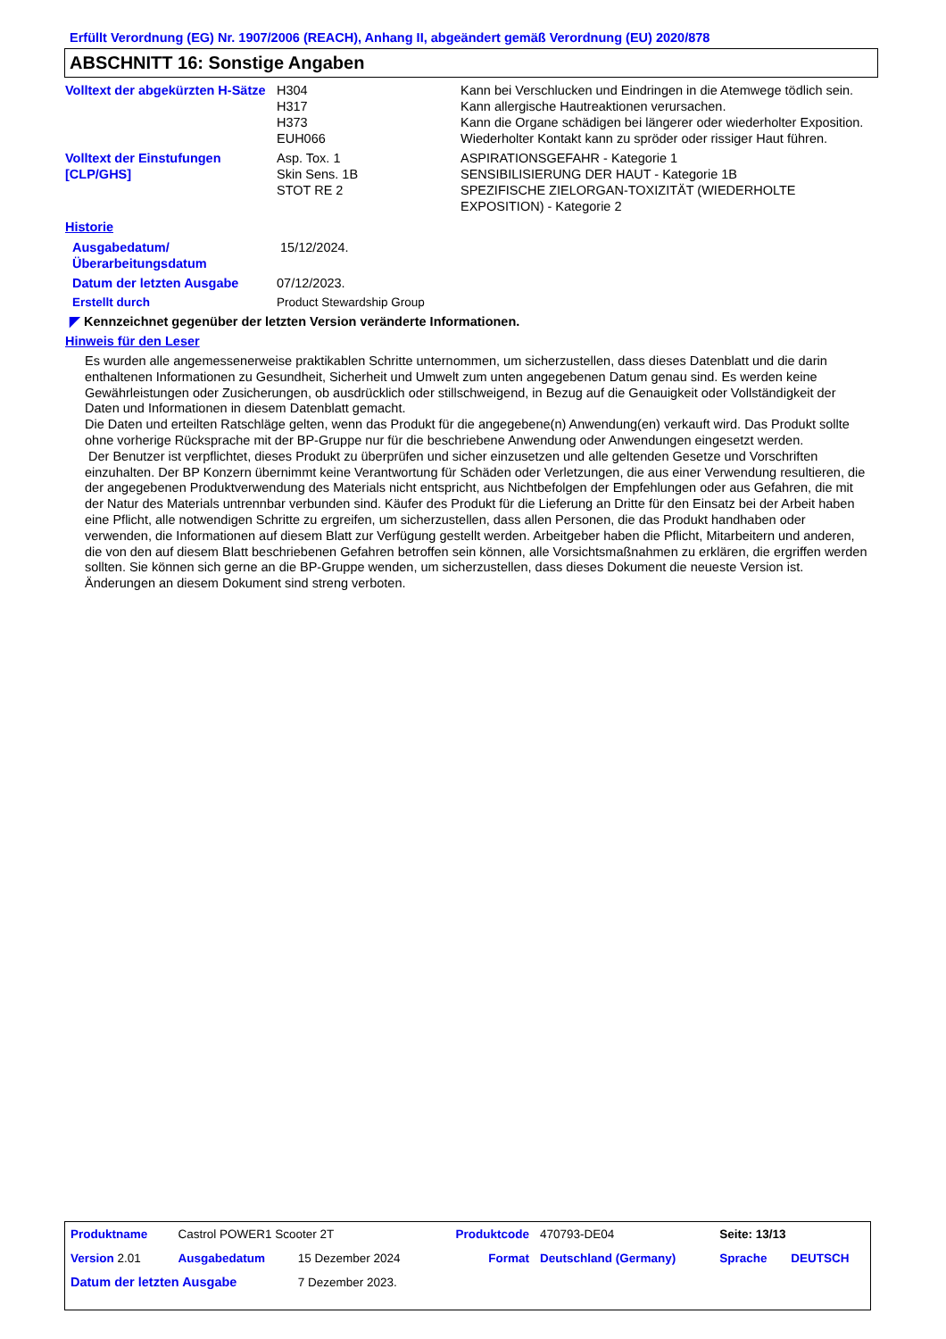Erfüllt Verordnung (EG) Nr. 1907/2006 (REACH), Anhang II, abgeändert gemäß Verordnung (EU) 2020/878
ABSCHNITT 16: Sonstige Angaben
| Volltext der abgekürzten H-Sätze | H304 | Kann bei Verschlucken und Eindringen in die Atemwege tödlich sein. |
| | H317 | Kann allergische Hautreaktionen verursachen. |
| | H373 | Kann die Organe schädigen bei längerer oder wiederholter Exposition. |
| | EUH066 | Wiederholter Kontakt kann zu spröder oder rissiger Haut führen. |
| Volltext der Einstufungen [CLP/GHS] | Asp. Tox. 1 Skin Sens. 1B STOT RE 2 | ASPIRATIONSGEFAHR - Kategorie 1 SENSIBILISIERUNG DER HAUT - Kategorie 1B SPEZIFISCHE ZIELORGAN-TOXIZITÄT (WIEDERHOLTE EXPOSITION) - Kategorie 2 |
Historie
| Ausgabedatum/ Überarbeitungsdatum | 15/12/2024. |
| Datum der letzten Ausgabe | 07/12/2023. |
| Erstellt durch | Product Stewardship Group |
◤ Kennzeichnet gegenüber der letzten Version veränderte Informationen.
Hinweis für den Leser
Es wurden alle angemessenerweise praktikablen Schritte unternommen, um sicherzustellen, dass dieses Datenblatt und die darin enthaltenen Informationen zu Gesundheit, Sicherheit und Umwelt zum unten angegebenen Datum genau sind. Es werden keine Gewährleistungen oder Zusicherungen, ob ausdrücklich oder stillschweigend, in Bezug auf die Genauigkeit oder Vollständigkeit der Daten und Informationen in diesem Datenblatt gemacht.
Die Daten und erteilten Ratschläge gelten, wenn das Produkt für die angegebene(n) Anwendung(en) verkauft wird. Das Produkt sollte ohne vorherige Rücksprache mit der BP-Gruppe nur für die beschriebene Anwendung oder Anwendungen eingesetzt werden.
Der Benutzer ist verpflichtet, dieses Produkt zu überprüfen und sicher einzusetzen und alle geltenden Gesetze und Vorschriften einzuhalten. Der BP Konzern übernimmt keine Verantwortung für Schäden oder Verletzungen, die aus einer Verwendung resultieren, die der angegebenen Produktverwendung des Materials nicht entspricht, aus Nichtbefolgen der Empfehlungen oder aus Gefahren, die mit der Natur des Materials untrennbar verbunden sind. Käufer des Produkt für die Lieferung an Dritte für den Einsatz bei der Arbeit haben eine Pflicht, alle notwendigen Schritte zu ergreifen, um sicherzustellen, dass allen Personen, die das Produkt handhaben oder verwenden, die Informationen auf diesem Blatt zur Verfügung gestellt werden. Arbeitgeber haben die Pflicht, Mitarbeitern und anderen, die von den auf diesem Blatt beschriebenen Gefahren betroffen sein können, alle Vorsichtsmaßnahmen zu erklären, die ergriffen werden sollten. Sie können sich gerne an die BP-Gruppe wenden, um sicherzustellen, dass dieses Dokument die neueste Version ist. Änderungen an diesem Dokument sind streng verboten.
| Produktname | Castrol POWER1 Scooter 2T | | Produktcode | 470793-DE04 | Seite: 13/13 | |
| Version 2.01 | Ausgabedatum | 15 Dezember 2024 | Format | Deutschland (Germany) | Sprache | DEUTSCH |
| Datum der letzten Ausgabe | | 7 Dezember 2023. | | | | |